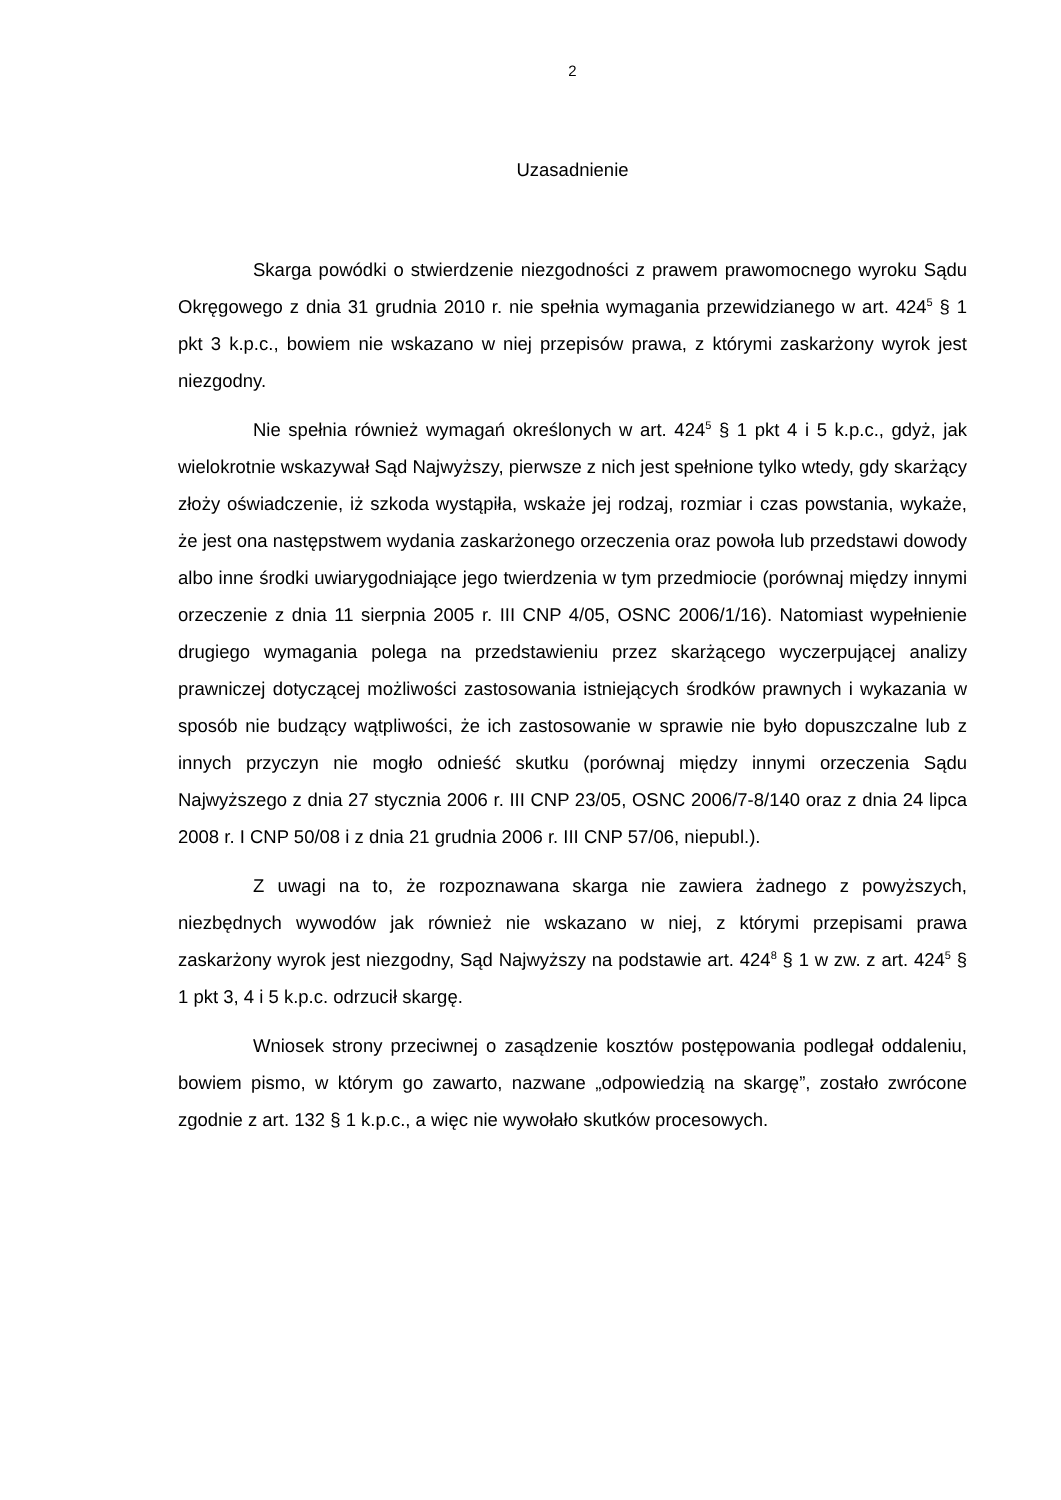2
Uzasadnienie
Skarga powódki o stwierdzenie niezgodności z prawem prawomocnego wyroku Sądu Okręgowego z dnia 31 grudnia 2010 r. nie spełnia wymagania przewidzianego w art. 424<sup>5</sup> § 1 pkt 3 k.p.c., bowiem nie wskazano w niej przepisów prawa, z którymi zaskarżony wyrok jest niezgodny.
Nie spełnia również wymagań określonych w art. 424<sup>5</sup> § 1 pkt 4 i 5 k.p.c., gdyż, jak wielokrotnie wskazywał Sąd Najwyższy, pierwsze z nich jest spełnione tylko wtedy, gdy skarżący złoży oświadczenie, iż szkoda wystąpiła, wskaże jej rodzaj, rozmiar i czas powstania, wykaże, że jest ona następstwem wydania zaskarżonego orzeczenia oraz powoła lub przedstawi dowody albo inne środki uwiarygodniające jego twierdzenia w tym przedmiocie (porównaj między innymi orzeczenie z dnia 11 sierpnia 2005 r. III CNP 4/05, OSNC 2006/1/16). Natomiast wypełnienie drugiego wymagania polega na przedstawieniu przez skarżącego wyczerpującej analizy prawniczej dotyczącej możliwości zastosowania istniejących środków prawnych i wykazania w sposób nie budzący wątpliwości, że ich zastosowanie w sprawie nie było dopuszczalne lub z innych przyczyn nie mogło odnieść skutku (porównaj między innymi orzeczenia Sądu Najwyższego z dnia 27 stycznia 2006 r. III CNP 23/05, OSNC 2006/7-8/140 oraz z dnia 24 lipca 2008 r. I CNP 50/08 i z dnia 21 grudnia 2006 r. III CNP 57/06, niepubl.).
Z uwagi na to, że rozpoznawana skarga nie zawiera żadnego z powyższych, niezbędnych wywodów jak również nie wskazano w niej, z którymi przepisami prawa zaskarżony wyrok jest niezgodny, Sąd Najwyższy na podstawie art. 424<sup>8</sup> § 1 w zw. z art. 424<sup>5</sup> § 1 pkt 3, 4 i 5 k.p.c. odrzucił skargę.
Wniosek strony przeciwnej o zasądzenie kosztów postępowania podlegał oddaleniu, bowiem pismo, w którym go zawarto, nazwane „odpowiedzią na skargę”, zostało zwrócone zgodnie z art. 132 § 1 k.p.c., a więc nie wywołało skutków procesowych.